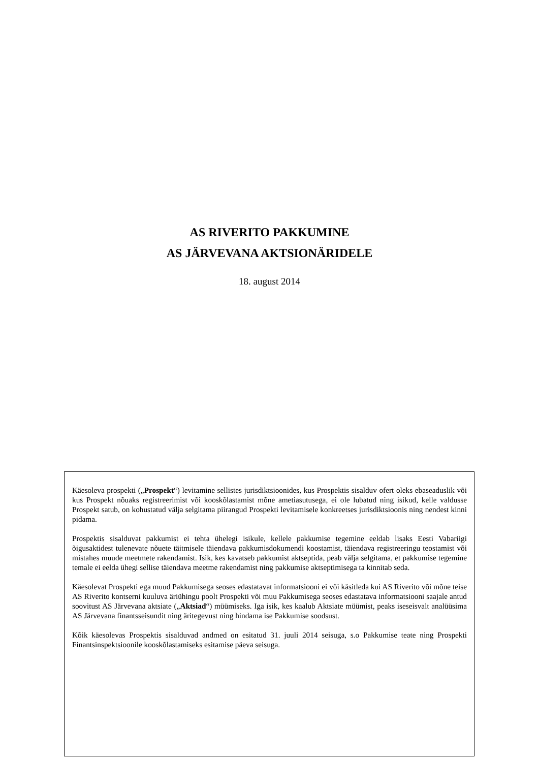AS RIVERITO PAKKUMINE
AS JÄRVEVANA AKTSIONÄRIDELE
18. august 2014
Käesoleva prospekti („Prospekt“) levitamine sellistes jurisdiktsioonides, kus Prospektis sisalduv ofert oleks ebaseaduslik või kus Prospekt nõuaks registreerimist või kooskõlastamist mõne ametiasutusega, ei ole lubatud ning isikud, kelle valdusse Prospekt satub, on kohustatud välja selgitama piirangud Prospekti levitamisele konkreetses jurisdiktsioonis ning nendest kinni pidama.
Prospektis sisalduvat pakkumist ei tehta ühelegi isikule, kellele pakkumise tegemine eeldab lisaks Eesti Vabariigi õigusaktidest tulenevate nõuete täitmisele täiendava pakkumisdokumendi koostamist, täiendava registreeringu teostamist või mistahes muude meetmete rakendamist. Isik, kes kavatseb pakkumist aktseptida, peab välja selgitama, et pakkumise tegemine temale ei eelda ühegi sellise täiendava meetme rakendamist ning pakkumise aktseptimisega ta kinnitab seda.
Käesolevat Prospekti ega muud Pakkumisega seoses edastatavat informatsiooni ei või käsitleda kui AS Riverito või mõne teise AS Riverito kontserni kuuluva äriühingu poolt Prospekti või muu Pakkumisega seoses edastatava informatsiooni saajale antud soovitust AS Järvevana aktsiate („Aktsiad“) müümiseks. Iga isik, kes kaalub Aktsiate müümist, peaks iseseisvalt analüüsima AS Järvevana finantsseisundit ning äritegevust ning hindama ise Pakkumise soodsust.
Kõik käesolevas Prospektis sisalduvad andmed on esitatud 31. juuli 2014 seisuga, s.o Pakkumise teate ning Prospekti Finantsinspektsioonile kooskõlastamiseks esitamise päeva seisuga.